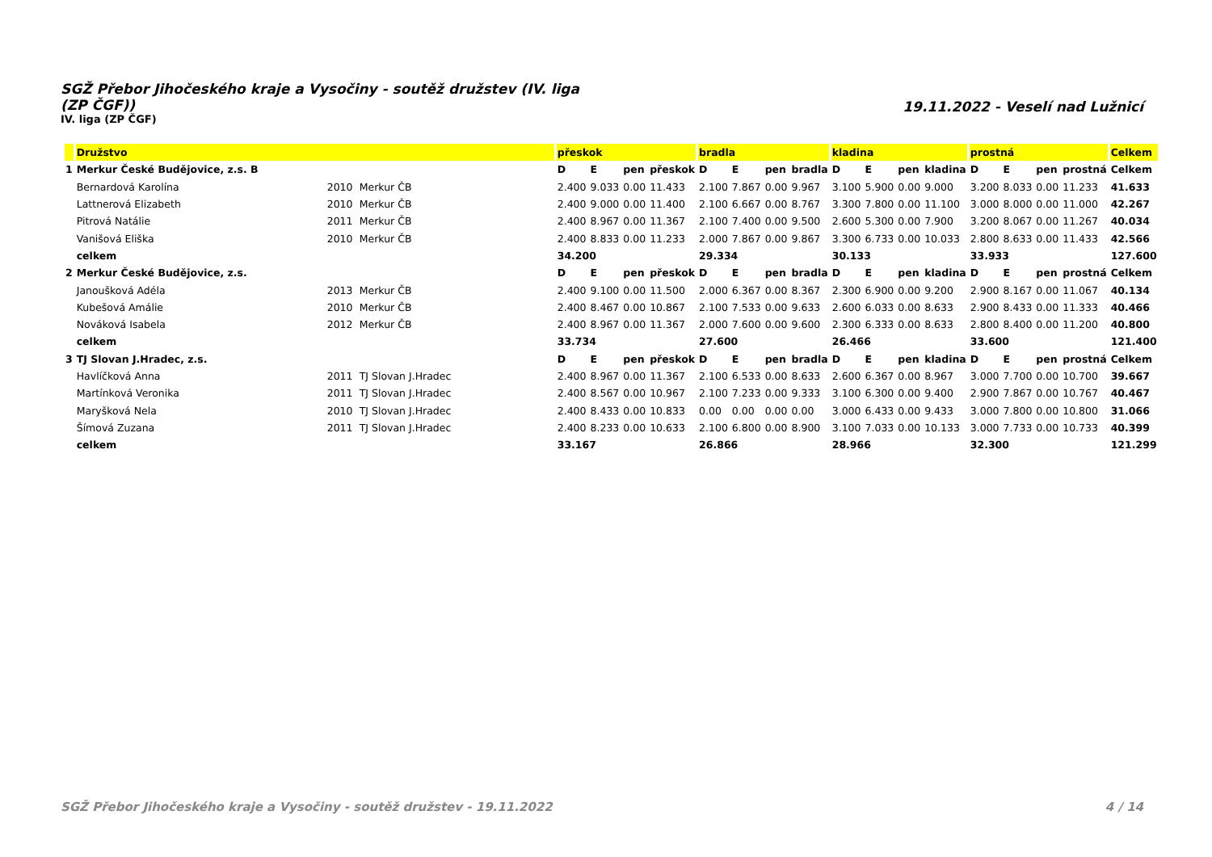SGŽ Přebor Jihočeského kraje a Vysočiny - soutěž družstev (IV. liga (ZP ČGF))
IV. liga (ZP ČGF)
19.11.2022 - Veselí nad Lužnicí
| | Družstvo | | | přeskok | | | | bradla | | | | kladina | | | | prostná | | | | Celkem |
| --- | --- | --- | --- | --- | --- | --- | --- | --- | --- | --- | --- | --- | --- | --- | --- | --- | --- | --- | --- | --- |
| 1 | Merkur České Budějovice, z.s. B | | | D | E | pen | přeskok | D | E | pen | bradla | D | E | pen | kladina | D | E | pen | prostná | Celkem |
| | Bernardová Karolína | 2010 | Merkur ČB | 2.400 | 9.033 | 0.00 | 11.433 | 2.100 | 7.867 | 0.00 | 9.967 | 3.100 | 5.900 | 0.00 | 9.000 | 3.200 | 8.033 | 0.00 | 11.233 | 41.633 |
| | Lattnerová Elizabeth | 2010 | Merkur ČB | 2.400 | 9.000 | 0.00 | 11.400 | 2.100 | 6.667 | 0.00 | 8.767 | 3.300 | 7.800 | 0.00 | 11.100 | 3.000 | 8.000 | 0.00 | 11.000 | 42.267 |
| | Pitrová Natálie | 2011 | Merkur ČB | 2.400 | 8.967 | 0.00 | 11.367 | 2.100 | 7.400 | 0.00 | 9.500 | 2.600 | 5.300 | 0.00 | 7.900 | 3.200 | 8.067 | 0.00 | 11.267 | 40.034 |
| | Vanišová Eliška | 2010 | Merkur ČB | 2.400 | 8.833 | 0.00 | 11.233 | 2.000 | 7.867 | 0.00 | 9.867 | 3.300 | 6.733 | 0.00 | 10.033 | 2.800 | 8.633 | 0.00 | 11.433 | 42.566 |
| | celkem | | | 34.200 | | | | 29.334 | | | | 30.133 | | | | 33.933 | | | | 127.600 |
| 2 | Merkur České Budějovice, z.s. | | | D | E | pen | přeskok | D | E | pen | bradla | D | E | pen | kladina | D | E | pen | prostná | Celkem |
| | Janoušková Adéla | 2013 | Merkur ČB | 2.400 | 9.100 | 0.00 | 11.500 | 2.000 | 6.367 | 0.00 | 8.367 | 2.300 | 6.900 | 0.00 | 9.200 | 2.900 | 8.167 | 0.00 | 11.067 | 40.134 |
| | Kubešová Amálie | 2010 | Merkur ČB | 2.400 | 8.467 | 0.00 | 10.867 | 2.100 | 7.533 | 0.00 | 9.633 | 2.600 | 6.033 | 0.00 | 8.633 | 2.900 | 8.433 | 0.00 | 11.333 | 40.466 |
| | Nováková Isabela | 2012 | Merkur ČB | 2.400 | 8.967 | 0.00 | 11.367 | 2.000 | 7.600 | 0.00 | 9.600 | 2.300 | 6.333 | 0.00 | 8.633 | 2.800 | 8.400 | 0.00 | 11.200 | 40.800 |
| | celkem | | | 33.734 | | | | 27.600 | | | | 26.466 | | | | 33.600 | | | | 121.400 |
| 3 | TJ Slovan J.Hradec, z.s. | | | D | E | pen | přeskok | D | E | pen | bradla | D | E | pen | kladina | D | E | pen | prostná | Celkem |
| | Havlíčková Anna | 2011 | TJ Slovan J.Hradec | 2.400 | 8.967 | 0.00 | 11.367 | 2.100 | 6.533 | 0.00 | 8.633 | 2.600 | 6.367 | 0.00 | 8.967 | 3.000 | 7.700 | 0.00 | 10.700 | 39.667 |
| | Martínková Veronika | 2011 | TJ Slovan J.Hradec | 2.400 | 8.567 | 0.00 | 10.967 | 2.100 | 7.233 | 0.00 | 9.333 | 3.100 | 6.300 | 0.00 | 9.400 | 2.900 | 7.867 | 0.00 | 10.767 | 40.467 |
| | Maryšková Nela | 2010 | TJ Slovan J.Hradec | 2.400 | 8.433 | 0.00 | 10.833 | 0.00 | 0.00 | 0.00 | 0.00 | 3.000 | 6.433 | 0.00 | 9.433 | 3.000 | 7.800 | 0.00 | 10.800 | 31.066 |
| | Šímová Zuzana | 2011 | TJ Slovan J.Hradec | 2.400 | 8.233 | 0.00 | 10.633 | 2.100 | 6.800 | 0.00 | 8.900 | 3.100 | 7.033 | 0.00 | 10.133 | 3.000 | 7.733 | 0.00 | 10.733 | 40.399 |
| | celkem | | | 33.167 | | | | 26.866 | | | | 28.966 | | | | 32.300 | | | | 121.299 |
SGŽ Přebor Jihočeského kraje a Vysočiny - soutěž družstev - 19.11.2022 4 / 14